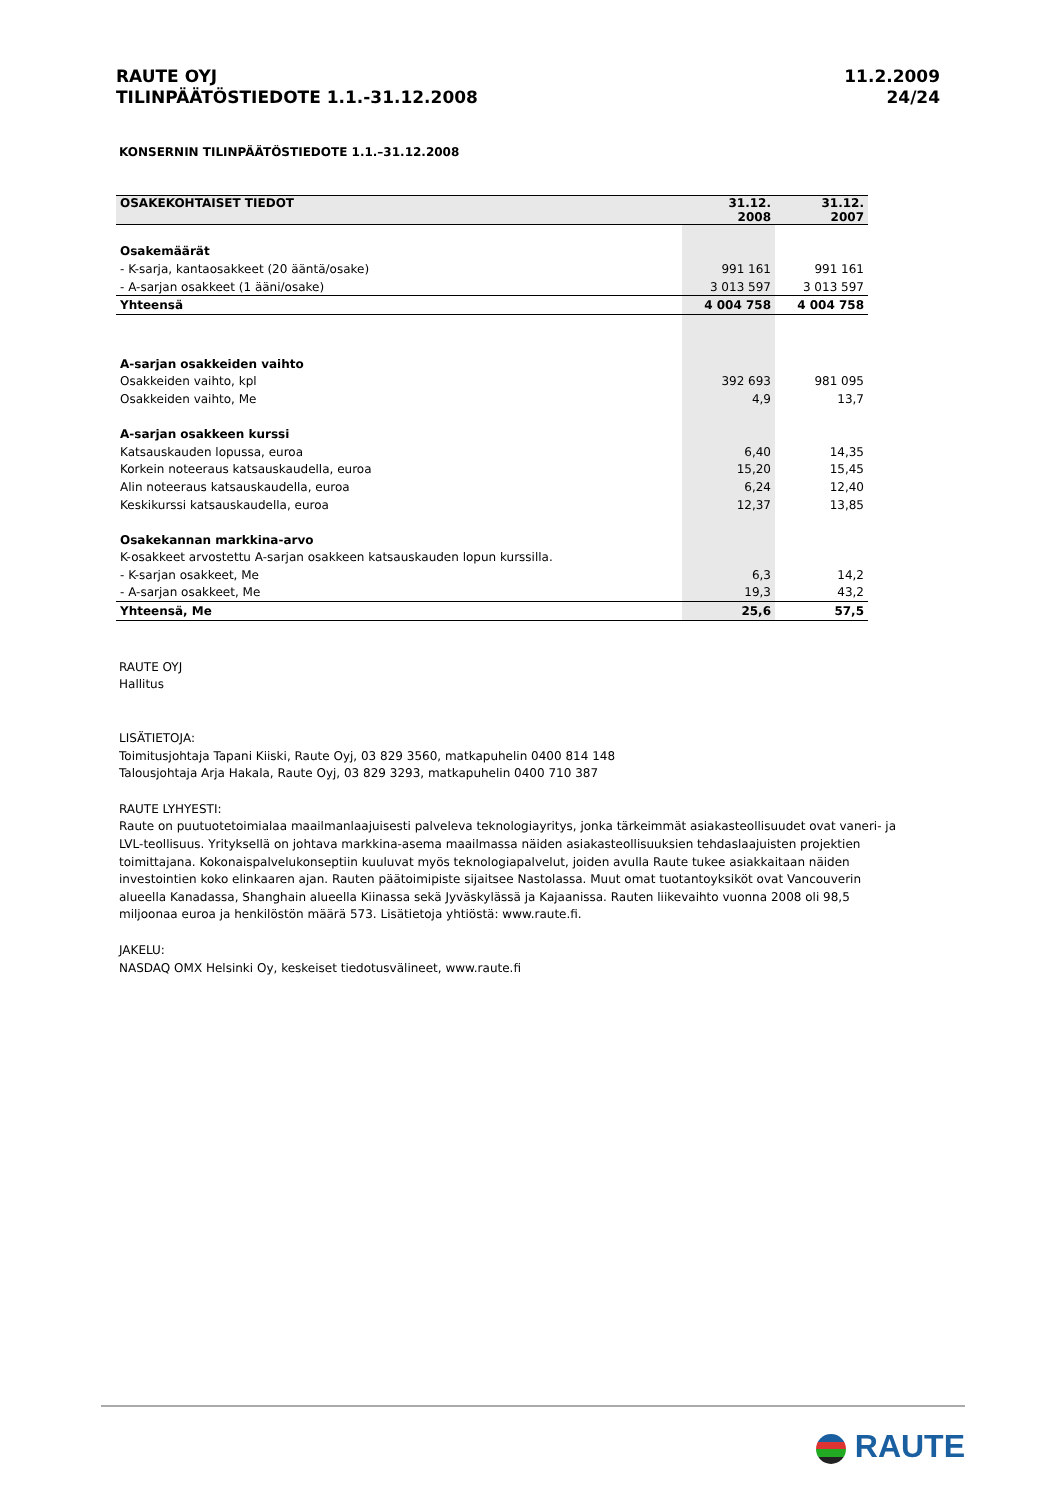RAUTE OYJ
TILINPÄÄTÖSTIEDOTE 1.1.-31.12.2008
11.2.2009
24/24
KONSERNIN TILINPÄÄTÖSTIEDOTE 1.1.–31.12.2008
| OSAKEKOHTAISET TIEDOT | 31.12. 2008 | 31.12. 2007 |
| --- | --- | --- |
| Osakemäärät | | |
| - K-sarja, kantaosakkeet (20 ääntä/osake) | 991 161 | 991 161 |
| - A-sarjan osakkeet (1 ääni/osake) | 3 013 597 | 3 013 597 |
| Yhteensä | 4 004 758 | 4 004 758 |
| A-sarjan osakkeiden vaihto | | |
| Osakkeiden vaihto, kpl | 392 693 | 981 095 |
| Osakkeiden vaihto, Me | 4,9 | 13,7 |
| A-sarjan osakkeen kurssi | | |
| Katsauskauden lopussa, euroa | 6,40 | 14,35 |
| Korkein noteeraus katsauskaudella, euroa | 15,20 | 15,45 |
| Alin noteeraus katsauskaudella, euroa | 6,24 | 12,40 |
| Keskikurssi katsauskaudella, euroa | 12,37 | 13,85 |
| Osakekannan markkina-arvo | | |
| K-osakkeet arvostettu A-sarjan osakkeen katsauskauden lopun kurssilla. | | |
| - K-sarjan osakkeet, Me | 6,3 | 14,2 |
| - A-sarjan osakkeet, Me | 19,3 | 43,2 |
| Yhteensä, Me | 25,6 | 57,5 |
RAUTE OYJ
Hallitus
LISÄTIETOJA:
Toimitusjohtaja Tapani Kiiski, Raute Oyj, 03 829 3560, matkapuhelin 0400 814 148
Talousjohtaja Arja Hakala, Raute Oyj, 03 829 3293, matkapuhelin 0400 710 387
RAUTE LYHYESTI:
Raute on puutuotetoimialaa maailmanlaajuisesti palveleva teknologiayritys, jonka tärkeimmät asiakasteollisuudet ovat vaneri- ja LVL-teollisuus. Yrityksellä on johtava markkina-asema maailmassa näiden asiakasteollisuuksien tehdaslaajuisten projektien toimittajana. Kokonaispalvelukonseptiin kuuluvat myös teknologiapalvelut, joiden avulla Raute tukee asiakkaitaan näiden investointien koko elinkaaren ajan. Rauten päätoimipiste sijaitsee Nastolassa. Muut omat tuotantoyksiköt ovat Vancouverin alueella Kanadassa, Shanghain alueella Kiinassa sekä Jyväskylässä ja Kajaanissa. Rauten liikevaihto vuonna 2008 oli 98,5 miljoonaa euroa ja henkilöstön määrä 573. Lisätietoja yhtiöstä: www.raute.fi.
JAKELU:
NASDAQ OMX Helsinki Oy, keskeiset tiedotusvälineet, www.raute.fi
RAUTE